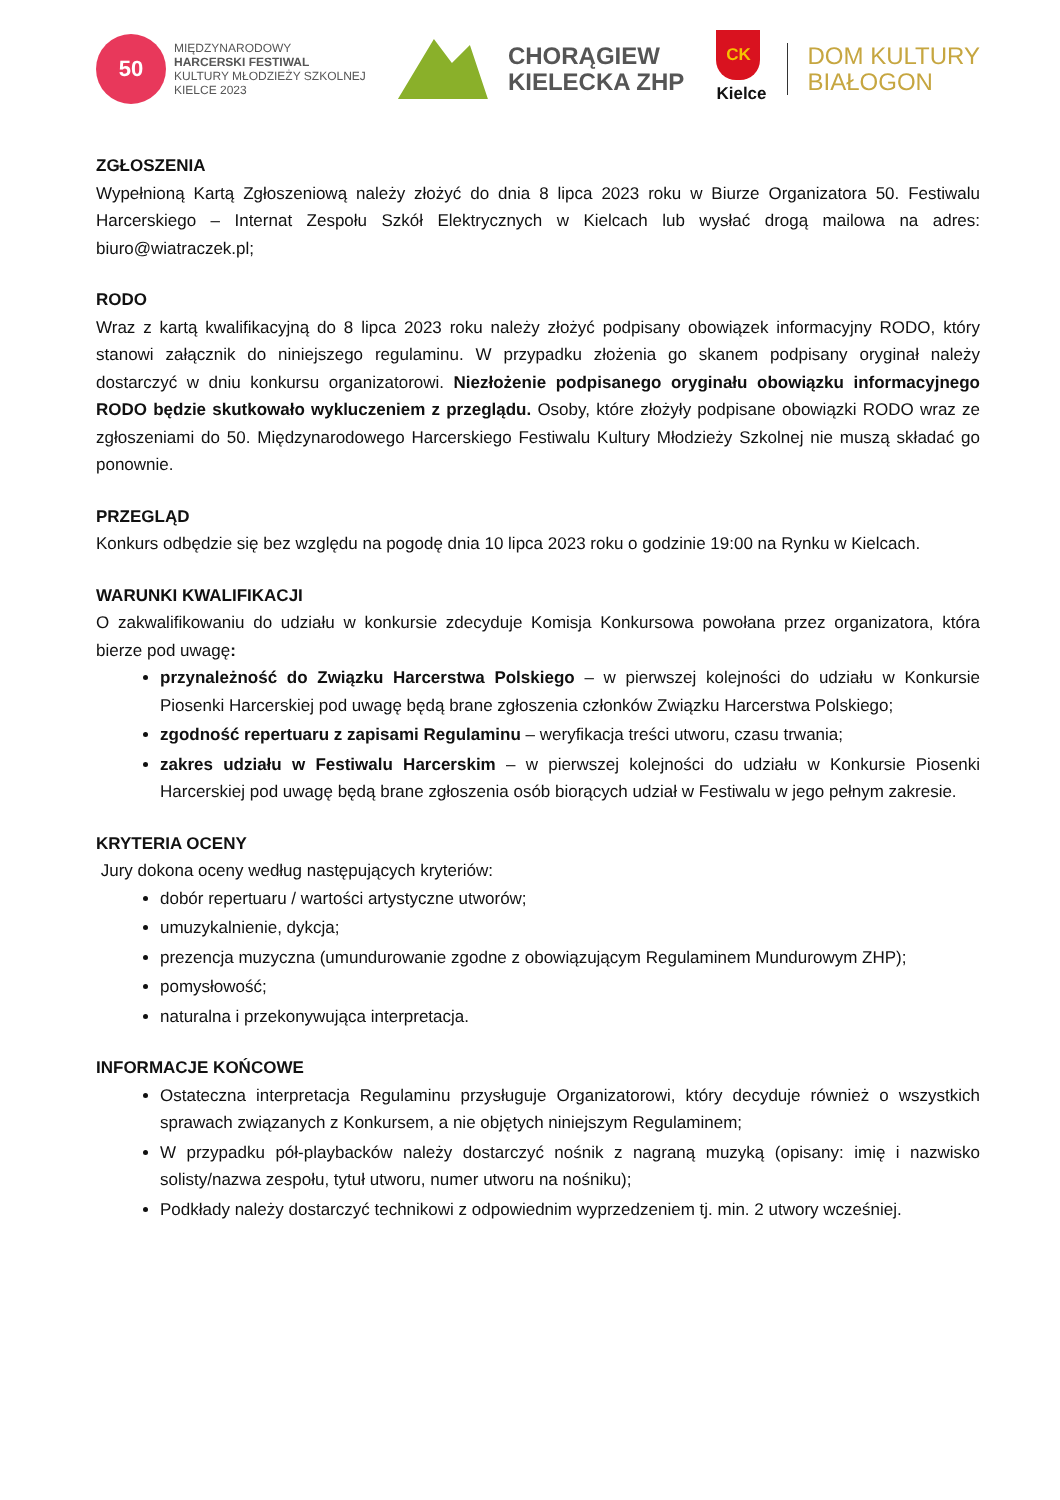50
MIĘDZYNARODOWY
HARCERSKI FESTIWAL
KULTURY MŁODZIEŻY SZKOLNEJ
KIELCE 2023
CHORĄGIEW
KIELECKA ZHP
CK
Kielce
DOM KULTURY
BIAŁOGON
ZGŁOSZENIA
Wypełnioną Kartą Zgłoszeniową należy złożyć do dnia 8 lipca 2023 roku w Biurze Organizatora 50. Festiwalu Harcerskiego – Internat Zespołu Szkół Elektrycznych w Kielcach lub wysłać drogą mailowa na adres: biuro@wiatraczek.pl;
RODO
Wraz z kartą kwalifikacyjną do 8 lipca 2023 roku należy złożyć podpisany obowiązek informacyjny RODO, który stanowi załącznik do niniejszego regulaminu. W przypadku złożenia go skanem podpisany oryginał należy dostarczyć w dniu konkursu organizatorowi. Niezłożenie podpisanego oryginału obowiązku informacyjnego RODO będzie skutkowało wykluczeniem z przeglądu. Osoby, które złożyły podpisane obowiązki RODO wraz ze zgłoszeniami do 50. Międzynarodowego Harcerskiego Festiwalu Kultury Młodzieży Szkolnej nie muszą składać go ponownie.
PRZEGLĄD
Konkurs odbędzie się bez względu na pogodę dnia 10 lipca 2023 roku o godzinie 19:00 na Rynku w Kielcach.
WARUNKI KWALIFIKACJI
O zakwalifikowaniu do udziału w konkursie zdecyduje Komisja Konkursowa powołana przez organizatora, która bierze pod uwagę:
przynależność do Związku Harcerstwa Polskiego – w pierwszej kolejności do udziału w Konkursie Piosenki Harcerskiej pod uwagę będą brane zgłoszenia członków Związku Harcerstwa Polskiego;
zgodność repertuaru z zapisami Regulaminu – weryfikacja treści utworu, czasu trwania;
zakres udziału w Festiwalu Harcerskim – w pierwszej kolejności do udziału w Konkursie Piosenki Harcerskiej pod uwagę będą brane zgłoszenia osób biorących udział w Festiwalu w jego pełnym zakresie.
KRYTERIA OCENY
Jury dokona oceny według następujących kryteriów:
dobór repertuaru / wartości artystyczne utworów;
umuzykalnienie, dykcja;
prezencja muzyczna (umundurowanie zgodne z obowiązującym Regulaminem Mundurowym ZHP);
pomysłowość;
naturalna i przekonywująca interpretacja.
INFORMACJE KOŃCOWE
Ostateczna interpretacja Regulaminu przysługuje Organizatorowi, który decyduje również o wszystkich sprawach związanych z Konkursem, a nie objętych niniejszym Regulaminem;
W przypadku pół-playbacków należy dostarczyć nośnik z nagraną muzyką (opisany: imię i nazwisko solisty/nazwa zespołu, tytuł utworu, numer utworu na nośniku);
Podkłady należy dostarczyć technikowi z odpowiednim wyprzedzeniem tj. min. 2 utwory wcześniej.